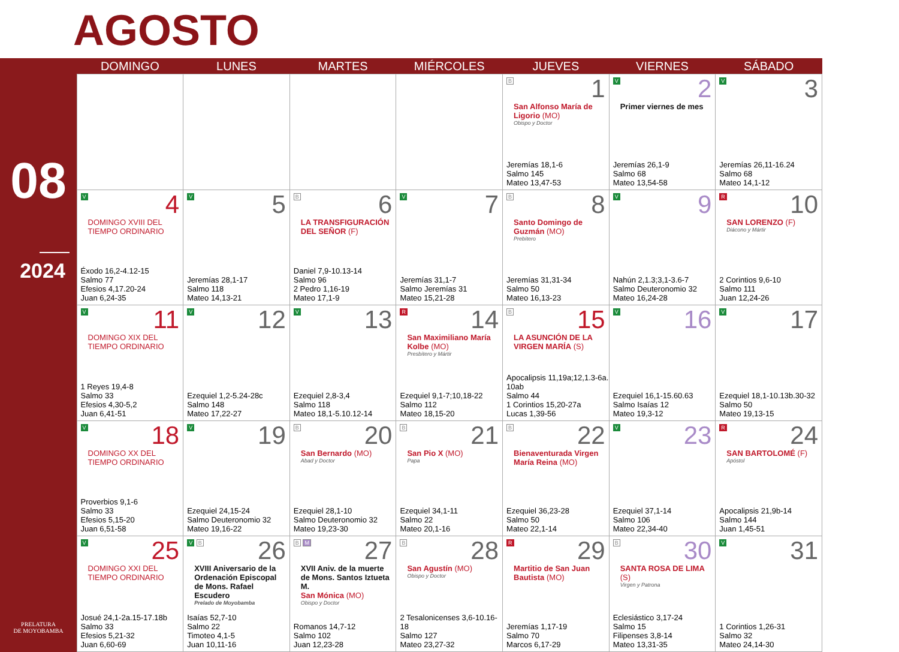AGOSTO
08
2024
PRELATURA
DE MOYOBAMBA
| | DOMINGO | LUNES | MARTES | MIÉRCOLES | JUEVES | VIERNES | SÁBADO |
| --- | --- | --- | --- | --- | --- | --- | --- |
| | | | | | B 1 San Alfonso María de Ligorio (MO) Obispo y Doctor Jeremías 18,1-6 Salmo 145 Mateo 13,47-53 | V 2 Primer viernes de mes Jeremías 26,1-9 Salmo 68 Mateo 13,54-58 | V 3 Jeremías 26,11-16.24 Salmo 68 Mateo 14,1-12 |
| | V 4 DOMINGO XVIII DEL TIEMPO ORDINARIO Éxodo 16,2-4.12-15 Salmo 77 Efesios 4,17.20-24 Juan 6,24-35 | V 5 Jeremías 28,1-17 Salmo 118 Mateo 14,13-21 | B 6 LA TRANSFIGURACIÓN DEL SEÑOR (F) Daniel 7,9-10.13-14 Salmo 96 2 Pedro 1,16-19 Mateo 17,1-9 | V 7 Jeremías 31,1-7 Salmo Jeremías 31 Mateo 15,21-28 | B 8 Santo Domingo de Guzmán (MO) Prebítero Jeremías 31,31-34 Salmo 50 Mateo 16,13-23 | V 9 Nahún 2,1.3;3,1-3.6-7 Salmo Deuteronomio 32 Mateo 16,24-28 | R 10 SAN LORENZO (F) Diácono y Mártir 2 Corintios 9,6-10 Salmo 111 Juan 12,24-26 |
| | V 11 DOMINGO XIX DEL TIEMPO ORDINARIO 1 Reyes 19,4-8 Salmo 33 Efesios 4,30-5,2 Juan 6,41-51 | V 12 Ezequiel 1,2-5.24-28c Salmo 148 Mateo 17,22-27 | V 13 Ezequiel 2,8-3,4 Salmo 118 Mateo 18,1-5.10.12-14 | R 14 San Maximiliano María Kolbe (MO) Presbítero y Mártir Ezequiel 9,1-7;10,18-22 Salmo 112 Mateo 18,15-20 | B 15 LA ASUNCIÓN DE LA VIRGEN MARÍA (S) Apocalipsis 11,19a;12,1.3-6a. 10ab Salmo 44 1 Corintios 15,20-27a Lucas 1,39-56 | V 16 Ezequiel 16,1-15.60.63 Salmo Isaías 12 Mateo 19,3-12 | V 17 Ezequiel 18,1-10.13b.30-32 Salmo 50 Mateo 19,13-15 |
| | V 18 DOMINGO XX DEL TIEMPO ORDINARIO Proverbios 9,1-6 Salmo 33 Efesios 5,15-20 Juan 6,51-58 | V 19 Ezequiel 24,15-24 Salmo Deuteronomio 32 Mateo 19,16-22 | B 20 San Bernardo (MO) Abad y Doctor Ezequiel 28,1-10 Salmo Deuteronomio 32 Mateo 19,23-30 | B 21 San Pio X (MO) Papa Ezequiel 34,1-11 Salmo 22 Mateo 20,1-16 | B 22 Bienaventurada Virgen María Reina (MO) Ezequiel 36,23-28 Salmo 50 Mateo 22,1-14 | V 23 Ezequiel 37,1-14 Salmo 106 Mateo 22,34-40 | R 24 SAN BARTOLOMÉ (F) Apóstol Apocalipsis 21,9b-14 Salmo 144 Juan 1,45-51 |
| | V 25 DOMINGO XXI DEL TIEMPO ORDINARIO Josué 24,1-2a.15-17.18b Salmo 33 Efesios 5,21-32 Juan 6,60-69 | V B 26 XVIII Aniversario de la Ordenación Episcopal de Mons. Rafael Escudero Prelado de Moyobamba Isaías 52,7-10 Salmo 22 Timoteo 4,1-5 Juan 10,11-16 | B M 27 XVII Aniv. de la muerte de Mons. Santos Iztueta M. San Mónica (MO) Obispo y Doctor Romanos 14,7-12 Salmo 102 Juan 12,23-28 | B 28 San Agustín (MO) Obispo y Doctor 2 Tesalonicenses 3,6-10.16-18 Salmo 127 Mateo 23,27-32 | R 29 Martitio de San Juan Bautista (MO) Jeremías 1,17-19 Salmo 70 Marcos 6,17-29 | B 30 SANTA ROSA DE LIMA (S) Virgen y Patrona Eclesiástico 3,17-24 Salmo 15 Filipenses 3,8-14 Mateo 13,31-35 | V 31 1 Corintios 1,26-31 Salmo 32 Mateo 24,14-30 |